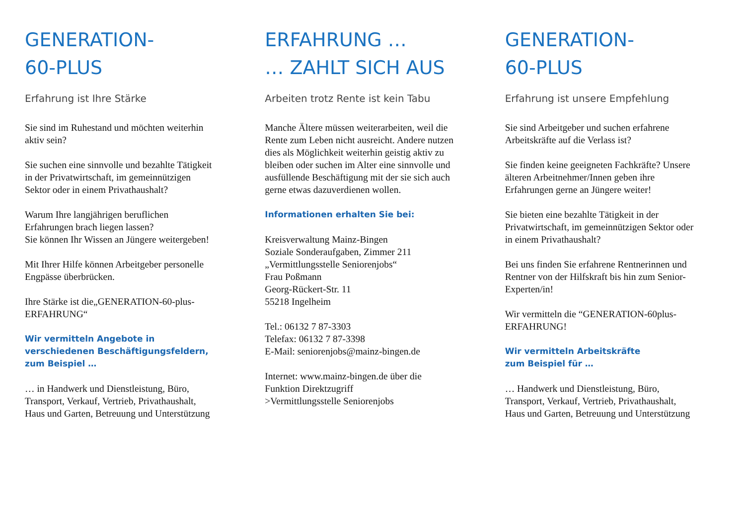GENERATION-
60-PLUS
Erfahrung ist Ihre Stärke
Sie sind im Ruhestand und möchten weiterhin aktiv sein?
Sie suchen eine sinnvolle und bezahlte Tätigkeit in der Privatwirtschaft, im gemeinnützigen Sektor oder in einem Privathaushalt?
Warum Ihre langjährigen beruflichen Erfahrungen brach liegen lassen?
Sie können Ihr Wissen an Jüngere weitergeben!
Mit Ihrer Hilfe können Arbeitgeber personelle Engpässe überbrücken.
Ihre Stärke ist die„GENERATION-60-plus-ERFAHRUNG“
Wir vermitteln Angebote in verschiedenen Beschäftigungsfeldern, zum Beispiel …
… in Handwerk und Dienstleistung, Büro, Transport, Verkauf, Vertrieb, Privathaushalt, Haus und Garten, Betreuung und Unterstützung
ERFAHRUNG …
… ZAHLT SICH AUS
Arbeiten trotz Rente ist kein Tabu
Manche Ältere müssen weiterarbeiten, weil die Rente zum Leben nicht ausreicht. Andere nutzen dies als Möglichkeit weiterhin geistig aktiv zu bleiben oder suchen im Alter eine sinnvolle und ausfüllende Beschäftigung mit der sie sich auch gerne etwas dazuverdienen wollen.
Informationen erhalten Sie bei:
Kreisverwaltung Mainz-Bingen
Soziale Sonderaufgaben, Zimmer 211
„Vermittlungsstelle Seniorenjobs“
Frau Poßmann
Georg-Rückert-Str. 11
55218 Ingelheim
Tel.: 06132 7 87-3303
Telefax: 06132 7 87-3398
E-Mail: seniorenjobs@mainz-bingen.de
Internet: www.mainz-bingen.de über die Funktion Direktzugriff
>Vermittlungsstelle Seniorenjobs
GENERATION-
60-PLUS
Erfahrung ist unsere Empfehlung
Sie sind Arbeitgeber und suchen erfahrene Arbeitskräfte auf die Verlass ist?
Sie finden keine geeigneten Fachkräfte? Unsere älteren Arbeitnehmer/Innen geben ihre Erfahrungen gerne an Jüngere weiter!
Sie bieten eine bezahlte Tätigkeit in der Privatwirtschaft, im gemeinnützigen Sektor oder in einem Privathaushalt?
Bei uns finden Sie erfahrene Rentnerinnen und Rentner von der Hilfskraft bis hin zum Senior-Experten/in!
Wir vermitteln die “GENERATION-60plus-ERFAHRUNG!
Wir vermitteln Arbeitskräfte
zum Beispiel für …
… Handwerk und Dienstleistung, Büro, Transport, Verkauf, Vertrieb, Privathaushalt, Haus und Garten, Betreuung und Unterstützung